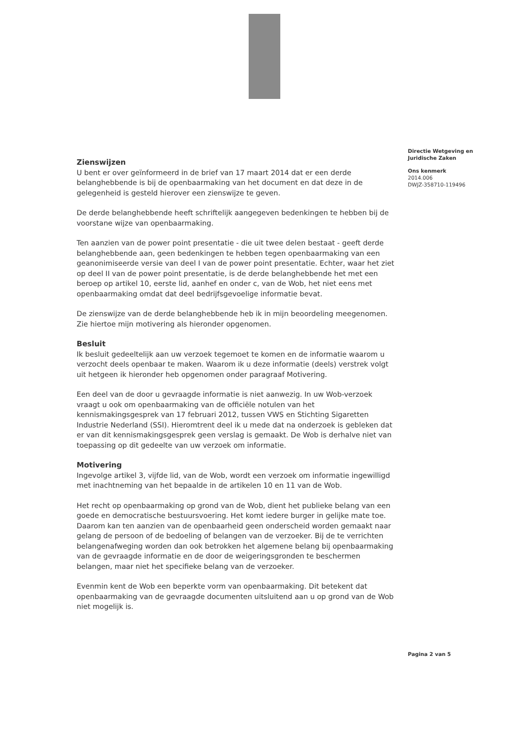Zienswijzen
U bent er over geïnformeerd in de brief van 17 maart 2014 dat er een derde belanghebbende is bij de openbaarmaking van het document en dat deze in de gelegenheid is gesteld hierover een zienswijze te geven.
De derde belanghebbende heeft schriftelijk aangegeven bedenkingen te hebben bij de voorstane wijze van openbaarmaking.
Ten aanzien van de power point presentatie - die uit twee delen bestaat - geeft derde belanghebbende aan, geen bedenkingen te hebben tegen openbaarmaking van een geanonimiseerde versie van deel I van de power point presentatie. Echter, waar het ziet op deel II van de power point presentatie, is de derde belanghebbende het met een beroep op artikel 10, eerste lid, aanhef en onder c, van de Wob, het niet eens met openbaarmaking omdat dat deel bedrijfsgevoelige informatie bevat.
De zienswijze van de derde belanghebbende heb ik in mijn beoordeling meegenomen. Zie hiertoe mijn motivering als hieronder opgenomen.
Besluit
Ik besluit gedeeltelijk aan uw verzoek tegemoet te komen en de informatie waarom u verzocht deels openbaar te maken. Waarom ik u deze informatie (deels) verstrek volgt uit hetgeen ik hieronder heb opgenomen onder paragraaf Motivering.
Een deel van de door u gevraagde informatie is niet aanwezig. In uw Wob-verzoek vraagt u ook om openbaarmaking van de officiële notulen van het kennismakingsgesprek van 17 februari 2012, tussen VWS en Stichting Sigaretten Industrie Nederland (SSI). Hieromtrent deel ik u mede dat na onderzoek is gebleken dat er van dit kennismakingsgesprek geen verslag is gemaakt. De Wob is derhalve niet van toepassing op dit gedeelte van uw verzoek om informatie.
Motivering
Ingevolge artikel 3, vijfde lid, van de Wob, wordt een verzoek om informatie ingewilligd met inachtneming van het bepaalde in de artikelen 10 en 11 van de Wob.
Het recht op openbaarmaking op grond van de Wob, dient het publieke belang van een goede en democratische bestuursvoering. Het komt iedere burger in gelijke mate toe. Daarom kan ten aanzien van de openbaarheid geen onderscheid worden gemaakt naar gelang de persoon of de bedoeling of belangen van de verzoeker. Bij de te verrichten belangenafweging worden dan ook betrokken het algemene belang bij openbaarmaking van de gevraagde informatie en de door de weigeringsgronden te beschermen belangen, maar niet het specifieke belang van de verzoeker.
Evenmin kent de Wob een beperkte vorm van openbaarmaking. Dit betekent dat openbaarmaking van de gevraagde documenten uitsluitend aan u op grond van de Wob niet mogelijk is.
Directie Wetgeving en Juridische Zaken
Ons kenmerk
2014.006
DWJZ-358710-119496
Pagina 2 van 5